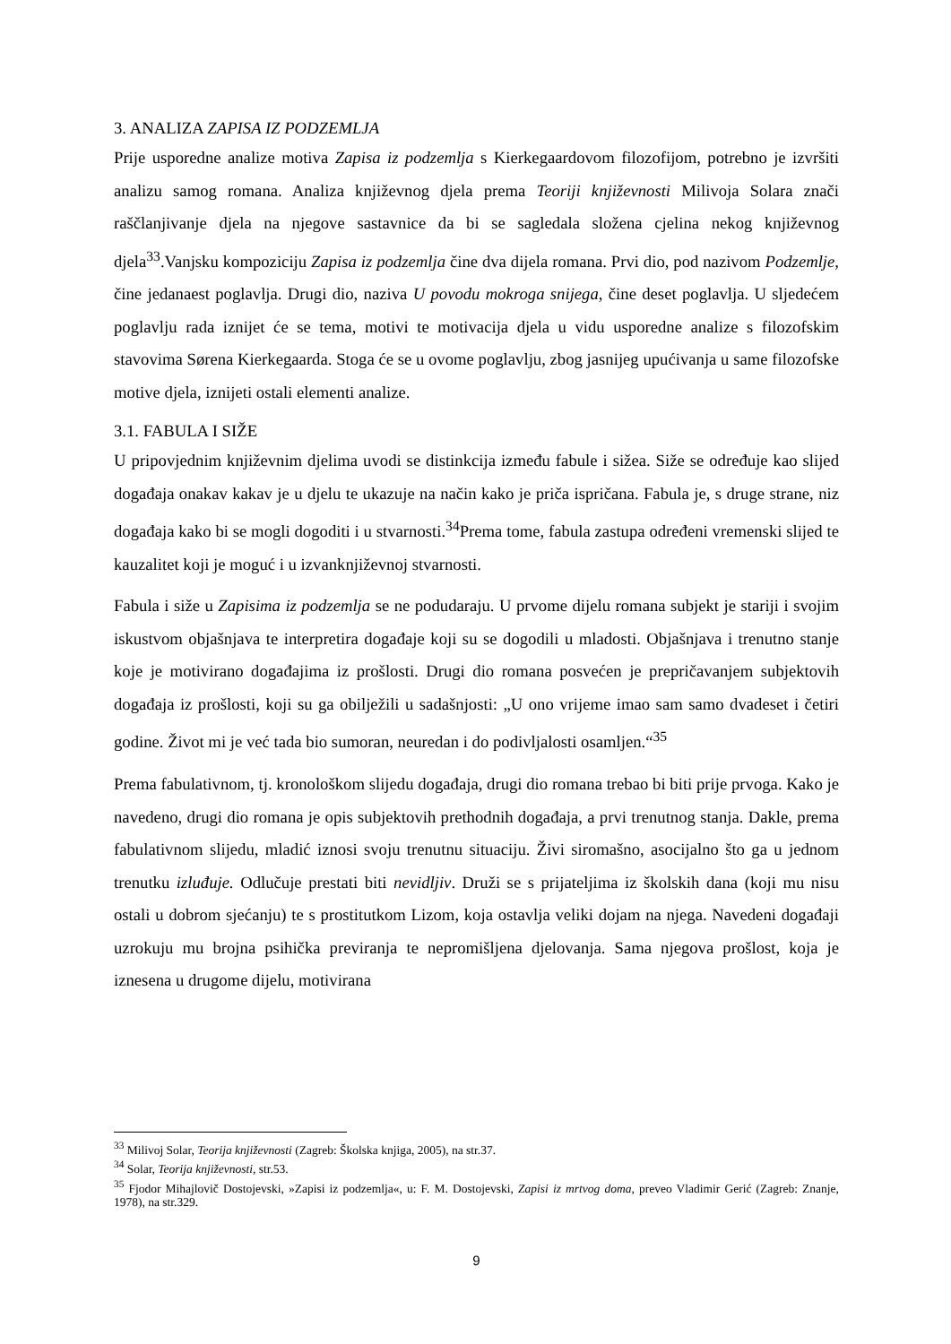3. ANALIZA ZAPISA IZ PODZEMLJA
Prije usporedne analize motiva Zapisa iz podzemlja s Kierkegaardovom filozofijom, potrebno je izvršiti analizu samog romana. Analiza književnog djela prema Teoriji književnosti Milivoja Solara znači raščlanjivanje djela na njegove sastavnice da bi se sagledala složena cjelina nekog književnog djela<sup>33</sup>.Vanjsku kompoziciju Zapisa iz podzemlja čine dva dijela romana. Prvi dio, pod nazivom Podzemlje, čine jedanaest poglavlja. Drugi dio, naziva U povodu mokroga snijega, čine deset poglavlja. U sljedećem poglavlju rada iznijet će se tema, motivi te motivacija djela u vidu usporedne analize s filozofskim stavovima Sørena Kierkegaarda. Stoga će se u ovome poglavlju, zbog jasnijeg upućivanja u same filozofske motive djela, iznijeti ostali elementi analize.
3.1. FABULA I SIŽE
U pripovjednim književnim djelima uvodi se distinkcija između fabule i sižea. Siže se određuje kao slijed događaja onakav kakav je u djelu te ukazuje na način kako je priča ispričana. Fabula je, s druge strane, niz događaja kako bi se mogli dogoditi i u stvarnosti.<sup>34</sup>Prema tome, fabula zastupa određeni vremenski slijed te kauzalitet koji je moguć i u izvanknjiževnoj stvarnosti.
Fabula i siže u Zapisima iz podzemlja se ne podudaraju. U prvome dijelu romana subjekt je stariji i svojim iskustvom objašnjava te interpretira događaje koji su se dogodili u mladosti. Objašnjava i trenutno stanje koje je motivirano događajima iz prošlosti. Drugi dio romana posvećen je prepričavanjem subjektovih događaja iz prošlosti, koji su ga obilježili u sadašnjosti: „U ono vrijeme imao sam samo dvadeset i četiri godine. Život mi je već tada bio sumoran, neuredan i do podivljalosti osamljen.“<sup>35</sup>
Prema fabulativnom, tj. kronološkom slijedu događaja, drugi dio romana trebao bi biti prije prvoga. Kako je navedeno, drugi dio romana je opis subjektovih prethodnih događaja, a prvi trenutnog stanja. Dakle, prema fabulativnom slijedu, mladić iznosi svoju trenutnu situaciju. Živi siromašno, asocijalno što ga u jednom trenutku izluđuje. Odlučuje prestati biti nevidljiv. Druži se s prijateljima iz školskih dana (koji mu nisu ostali u dobrom sjećanju) te s prostitutkom Lizom, koja ostavlja veliki dojam na njega. Navedeni događaji uzrokuju mu brojna psihička previranja te nepromišljena djelovanja. Sama njegova prošlost, koja je iznesena u drugome dijelu, motivirana
<sup>33</sup> Milivoj Solar, Teorija književnosti (Zagreb: Školska knjiga, 2005), na str.37.
<sup>34</sup> Solar, Teorija književnosti, str.53.
<sup>35</sup> Fjodor Mihajlovič Dostojevski, »Zapisi iz podzemlja«, u: F. M. Dostojevski, Zapisi iz mrtvog doma, preveo Vladimir Gerić (Zagreb: Znanje, 1978), na str.329.
9